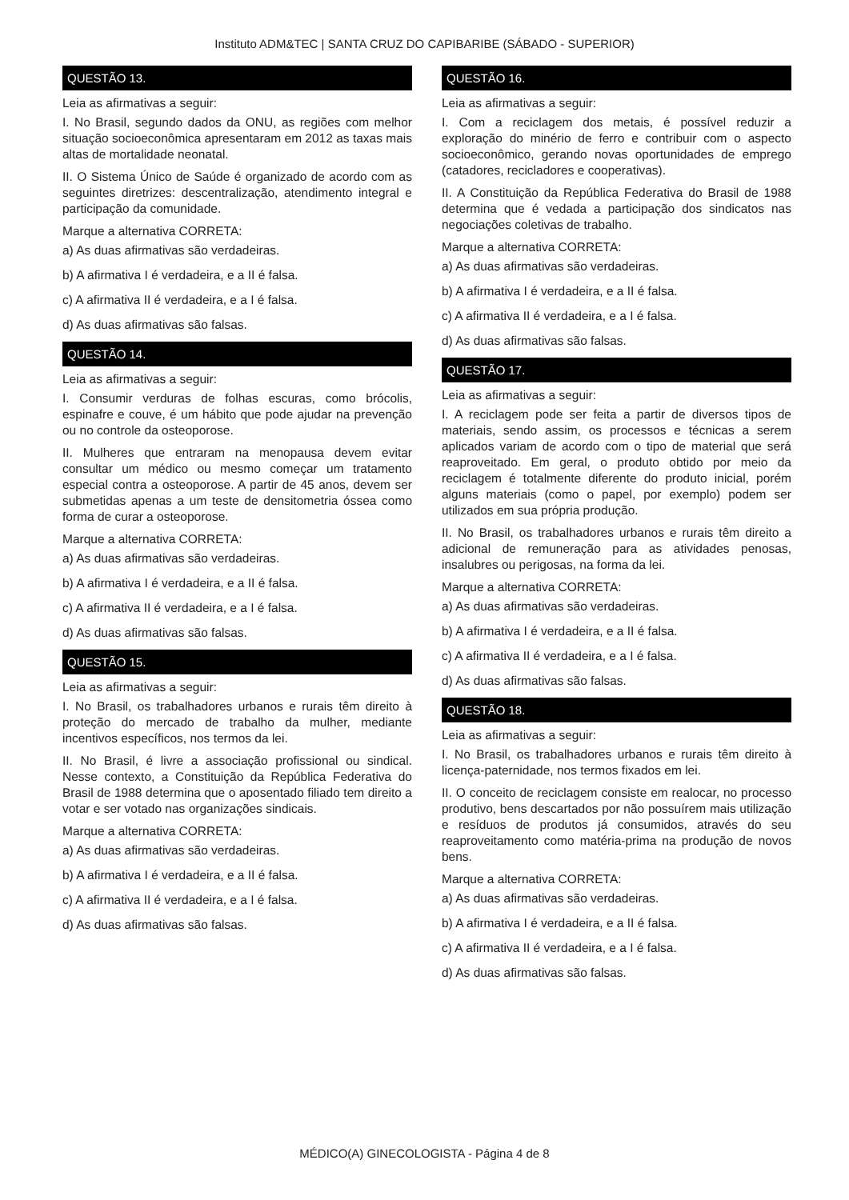Instituto ADM&TEC | SANTA CRUZ DO CAPIBARIBE (SÁBADO - SUPERIOR)
QUESTÃO 13.
Leia as afirmativas a seguir:
I. No Brasil, segundo dados da ONU, as regiões com melhor situação socioeconômica apresentaram em 2012 as taxas mais altas de mortalidade neonatal.
II. O Sistema Único de Saúde é organizado de acordo com as seguintes diretrizes: descentralização, atendimento integral e participação da comunidade.
Marque a alternativa CORRETA:
a) As duas afirmativas são verdadeiras.
b) A afirmativa I é verdadeira, e a II é falsa.
c) A afirmativa II é verdadeira, e a I é falsa.
d) As duas afirmativas são falsas.
QUESTÃO 14.
Leia as afirmativas a seguir:
I. Consumir verduras de folhas escuras, como brócolis, espinafre e couve, é um hábito que pode ajudar na prevenção ou no controle da osteoporose.
II. Mulheres que entraram na menopausa devem evitar consultar um médico ou mesmo começar um tratamento especial contra a osteoporose. A partir de 45 anos, devem ser submetidas apenas a um teste de densitometria óssea como forma de curar a osteoporose.
Marque a alternativa CORRETA:
a) As duas afirmativas são verdadeiras.
b) A afirmativa I é verdadeira, e a II é falsa.
c) A afirmativa II é verdadeira, e a I é falsa.
d) As duas afirmativas são falsas.
QUESTÃO 15.
Leia as afirmativas a seguir:
I. No Brasil, os trabalhadores urbanos e rurais têm direito à proteção do mercado de trabalho da mulher, mediante incentivos específicos, nos termos da lei.
II. No Brasil, é livre a associação profissional ou sindical. Nesse contexto, a Constituição da República Federativa do Brasil de 1988 determina que o aposentado filiado tem direito a votar e ser votado nas organizações sindicais.
Marque a alternativa CORRETA:
a) As duas afirmativas são verdadeiras.
b) A afirmativa I é verdadeira, e a II é falsa.
c) A afirmativa II é verdadeira, e a I é falsa.
d) As duas afirmativas são falsas.
QUESTÃO 16.
Leia as afirmativas a seguir:
I. Com a reciclagem dos metais, é possível reduzir a exploração do minério de ferro e contribuir com o aspecto socioeconômico, gerando novas oportunidades de emprego (catadores, recicladores e cooperativas).
II. A Constituição da República Federativa do Brasil de 1988 determina que é vedada a participação dos sindicatos nas negociações coletivas de trabalho.
Marque a alternativa CORRETA:
a) As duas afirmativas são verdadeiras.
b) A afirmativa I é verdadeira, e a II é falsa.
c) A afirmativa II é verdadeira, e a I é falsa.
d) As duas afirmativas são falsas.
QUESTÃO 17.
Leia as afirmativas a seguir:
I. A reciclagem pode ser feita a partir de diversos tipos de materiais, sendo assim, os processos e técnicas a serem aplicados variam de acordo com o tipo de material que será reaproveitado. Em geral, o produto obtido por meio da reciclagem é totalmente diferente do produto inicial, porém alguns materiais (como o papel, por exemplo) podem ser utilizados em sua própria produção.
II. No Brasil, os trabalhadores urbanos e rurais têm direito a adicional de remuneração para as atividades penosas, insalubres ou perigosas, na forma da lei.
Marque a alternativa CORRETA:
a) As duas afirmativas são verdadeiras.
b) A afirmativa I é verdadeira, e a II é falsa.
c) A afirmativa II é verdadeira, e a I é falsa.
d) As duas afirmativas são falsas.
QUESTÃO 18.
Leia as afirmativas a seguir:
I. No Brasil, os trabalhadores urbanos e rurais têm direito à licença-paternidade, nos termos fixados em lei.
II. O conceito de reciclagem consiste em realocar, no processo produtivo, bens descartados por não possuírem mais utilização e resíduos de produtos já consumidos, através do seu reaproveitamento como matéria-prima na produção de novos bens.
Marque a alternativa CORRETA:
a) As duas afirmativas são verdadeiras.
b) A afirmativa I é verdadeira, e a II é falsa.
c) A afirmativa II é verdadeira, e a I é falsa.
d) As duas afirmativas são falsas.
MÉDICO(A) GINECOLOGISTA - Página 4 de 8